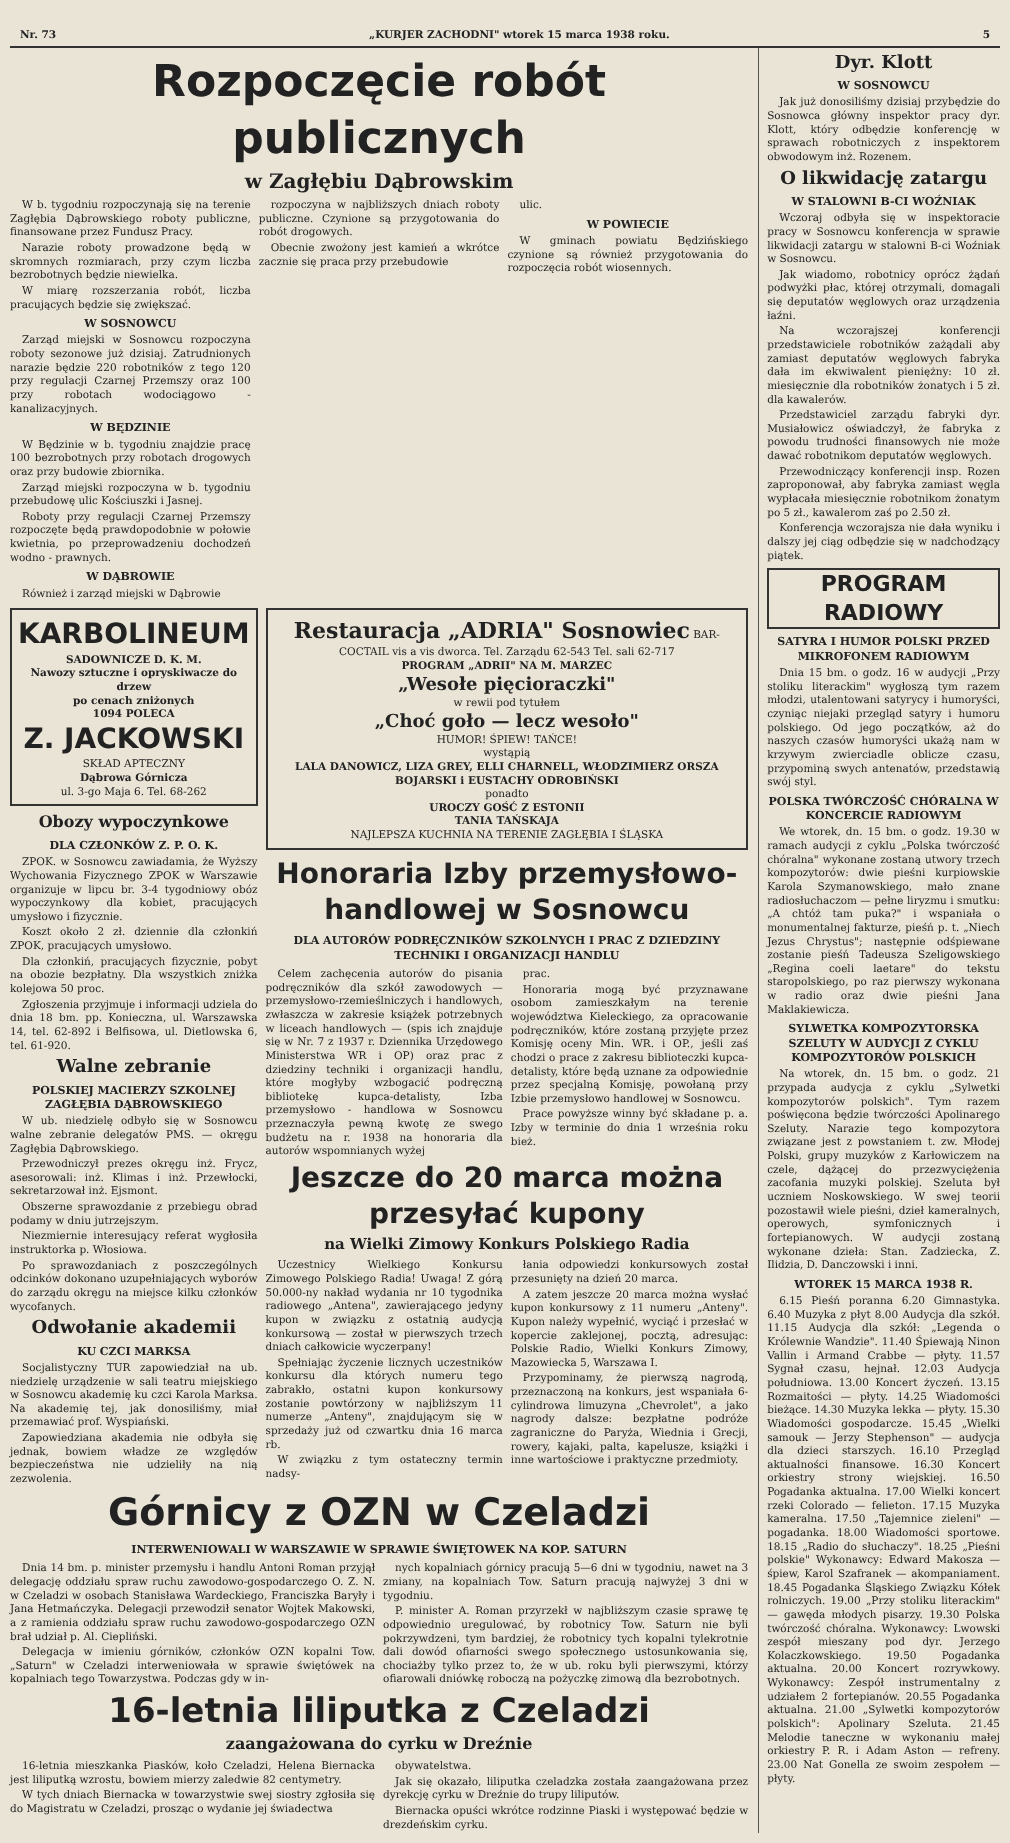Nr. 73 „KURJER ZACHODNI" wtorek 15 marca 1938 roku. 5
Rozpoczęcie robót publicznych
w Zagłębiu Dąbrowskim
W b. tygodniu rozpoczynają się na terenie Zagłębia Dąbrowskiego roboty publiczne, finansowane przez Fundusz Pracy.
Narazie roboty prowadzone będą w skromnych rozmiarach, przy czym liczba bezrobotnych będzie niewielka.
W miarę rozszerzania robót, liczba pracujących będzie się zwiększać.
W SOSNOWCU
Zarząd miejski w Sosnowcu rozpoczyna roboty sezonowe już dzisiaj. Zatrudnionych narazie będzie 220 robotników z tego 120 przy regulacji Czarnej Przemszy oraz 100 przy robotach wodociągowo - kanalizacyjnych.
W BĘDZINIE
W Będzinie w b. tygodniu znajdzie pracę 100 bezrobotnych przy robotach drogowych oraz przy budowie zbiornika.
Zarząd miejski rozpoczyna w b. tygodniu przebudowę ulic Kościuszki i Jasnej.
Roboty przy regulacji Czarnej Przemszy rozpoczęte będą prawdopodobnie w połowie kwietnia, po przeprowadzeniu dochodzeń wodno - prawnych.
W DĄBROWIE
Również i zarząd miejski w Dąbrowie
rozpoczyna w najbliższych dniach roboty publiczne. Czynione są przygotowania do robót drogowych.
Obecnie zwożony jest kamień a wkrótce zacznie się praca przy przebudowie
ulic.
W POWIECIE
W gminach powiatu Będzińskiego czynione są również przygotowania do rozpoczęcia robót wiosennych.
KARBOLINEUM
SADOWNICZE D. K. M.
Nawozy sztuczne i opryskiwacze do drzew
po cenach zniżonych
1094 POLECA
Z. JACKOWSKI
SKŁAD APTECZNY
Dąbrowa Górnicza
ul. 3-go Maja 6. Tel. 68-262
Obozy wypoczynkowe
DLA CZŁONKÓW Z. P. O. K.
ZPOK. w Sosnowcu zawiadamia, że Wyższy Wychowania Fizycznego ZPOK w Warszawie organizuje w lipcu br. 3-4 tygodniowy obóz wypoczynkowy dla kobiet, pracujących umysłowo i fizycznie.
Koszt około 2 zł. dziennie dla członkiń ZPOK, pracujących umysłowo.
Dla członkiń, pracujących fizycznie, pobyt na obozie bezpłatny. Dla wszystkich zniżka kolejowa 50 proc.
Zgłoszenia przyjmuje i informacji udziela do dnia 18 bm. pp. Konieczna, ul. Warszawska 14, tel. 62-892 i Belfisowa, ul. Dietlowska 6, tel. 61-920.
Walne zebranie
POLSKIEJ MACIERZY SZKOLNEJ ZAGŁĘBIA DĄBROWSKIEGO
W ub. niedzielę odbyło się w Sosnowcu walne zebranie delegatów PMS. — okręgu Zagłębia Dąbrowskiego.
Przewodniczył prezes okręgu inż. Frycz, asesorowali: inż. Klimas i inż. Przewłocki, sekretarzował inż. Ejsmont.
Obszerne sprawozdanie z przebiegu obrad podamy w dniu jutrzejszym.
Niezmiernie interesujący referat wygłosiła instruktorka p. Włosiowa.
Po sprawozdaniach z poszczególnych odcinków dokonano uzupełniających wyborów do zarządu okręgu na miejsce kilku członków wycofanych.
Odwołanie akademii
KU CZCI MARKSA
Socjalistyczny TUR zapowiedział na ub. niedzielę urządzenie w sali teatru miejskiego w Sosnowcu akademię ku czci Karola Marksa. Na akademię tej, jak donosiliśmy, miał przemawiać prof. Wyspiański.
Zapowiedziana akademia nie odbyła się jednak, bowiem władze ze względów bezpieczeństwa nie udzieliły na nią zezwolenia.
Restauracja „ADRIA" Sosnowiec BAR-COCTAIL vis a vis dworca. Tel. Zarządu 62-543 Tel. sali 62-717
PROGRAM „ADRII" NA M. MARZEC
„Wesołe pięcioraczki"
w rewii pod tytułem
„Choć goło — lecz wesoło"
HUMOR! ŚPIEW! TAŃCE!
wystąpią
LALA DANOWICZ, LIZA GREY, ELLI CHARNELL, WŁODZIMIERZ ORSZA BOJARSKI i EUSTACHY ODROBIŃSKI
ponadto
UROCZY GOŚĆ Z ESTONII
TANIA TAŃSKAJA
NAJLEPSZA KUCHNIA NA TERENIE ZAGŁĘBIA I ŚLĄSKA
Honoraria Izby przemysłowo-handlowej w Sosnowcu
DLA AUTORÓW PODRĘCZNIKÓW SZKOLNYCH I PRAC Z DZIEDZINY TECHNIKI I ORGANIZACJI HANDLU
Celem zachęcenia autorów do pisania podręczników dla szkół zawodowych — przemysłowo-rzemieślniczych i handlowych, zwłaszcza w zakresie książek potrzebnych w liceach handlowych — (spis ich znajduje się w Nr. 7 z 1937 r. Dziennika Urzędowego Ministerstwa WR i OP) oraz prac z dziedziny techniki i organizacji handlu, które mogłyby wzbogacić podręczną bibliotekę kupca-detalisty, Izba przemysłowo - handlowa w Sosnowcu przeznaczyła pewną kwotę ze swego budżetu na r. 1938 na honoraria dla autorów wspomnianych wyżej
prac.
Honoraria mogą być przyznawane osobom zamieszkałym na terenie województwa Kieleckiego, za opracowanie podręczników, które zostaną przyjęte przez Komisję oceny Min. WR. i OP., jeśli zaś chodzi o prace z zakresu biblioteczki kupca-detalisty, które będą uznane za odpowiednie przez specjalną Komisję, powołaną przy Izbie przemysłowo handlowej w Sosnowcu.
Prace powyższe winny być składane p. a. Izby w terminie do dnia 1 września roku bież.
Jeszcze do 20 marca można przesyłać kupony
na Wielki Zimowy Konkurs Polskiego Radia
Uczestnicy Wielkiego Konkursu Zimowego Polskiego Radia! Uwaga! Z górą 50.000-ny nakład wydania nr 10 tygodnika radiowego „Antena", zawierającego jedyny kupon w związku z ostatnią audycją konkursową — został w pierwszych trzech dniach całkowicie wyczerpany!
Spełniając życzenie licznych uczestników konkursu dla których numeru tego zabrakło, ostatni kupon konkursowy zostanie powtórzony w najbliższym 11 numerze „Anteny", znajdującym się w sprzedaży już od czwartku dnia 16 marca rb.
W związku z tym ostateczny termin nadsy-
łania odpowiedzi konkursowych został przesunięty na dzień 20 marca.
A zatem jeszcze 20 marca można wysłać kupon konkursowy z 11 numeru „Anteny". Kupon należy wypełnić, wyciąć i przesłać w kopercie zaklejonej, pocztą, adresując: Polskie Radio, Wielki Konkurs Zimowy, Mazowiecka 5, Warszawa I.
Przypominamy, że pierwszą nagrodą, przeznaczoną na konkurs, jest wspaniała 6-cylindrowa limuzyna „Chevrolet", a jako nagrody dalsze: bezpłatne podróże zagraniczne do Paryża, Wiednia i Grecji, rowery, kajaki, palta, kapelusze, książki i inne wartościowe i praktyczne przedmioty.
Górnicy z OZN w Czeladzi
INTERWENIOWALI W WARSZAWIE W SPRAWIE ŚWIĘTOWEK NA KOP. SATURN
Dnia 14 bm. p. minister przemysłu i handlu Antoni Roman przyjął delegację oddziału spraw ruchu zawodowo-gospodarczego O. Z. N. w Czeladzi w osobach Stanisława Wardeckiego, Franciszka Baryły i Jana Hetmańczyka. Delegacji przewodził senator Wojtek Makowski, a z ramienia oddziału spraw ruchu zawodowo-gospodarczego OZN brał udział p. Al. Ciepliński.
Delegacja w imieniu górników, członków OZN kopalni Tow. „Saturn" w Czeladzi interweniowała w sprawie świętówek na kopalniach tego Towarzystwa. Podczas gdy w in-
nych kopalniach górnicy pracują 5—6 dni w tygodniu, nawet na 3 zmiany, na kopalniach Tow. Saturn pracują najwyżej 3 dni w tygodniu.
P. minister A. Roman przyrzekł w najbliższym czasie sprawę tę odpowiednio uregulować, by robotnicy Tow. Saturn nie byli pokrzywdzeni, tym bardziej, że robotnicy tych kopalni tylekrotnie dali dowód ofiarności swego społecznego ustosunkowania się, chociażby tylko przez to, że w ub. roku byli pierwszymi, którzy ofiarowali dniówkę roboczą na pożyczkę zimową dla bezrobotnych.
16-letnia liliputka z Czeladzi
zaangażowana do cyrku w Dreźnie
16-letnia mieszkanka Piasków, koło Czeladzi, Helena Biernacka jest liliputką wzrostu, bowiem mierzy zaledwie 82 centymetry.
W tych dniach Biernacka w towarzystwie swej siostry zgłosiła się do Magistratu w Czeladzi, prosząc o wydanie jej świadectwa
obywatelstwa.
Jak się okazało, liliputka czeladzka została zaangażowana przez dyrekcję cyrku w Dreźnie do trupy liliputów.
Biernacka opuści wkrótce rodzinne Piaski i występować będzie w drezdeńskim cyrku.
Dyr. Klott
W SOSNOWCU
Jak już donosiliśmy dzisiaj przybędzie do Sosnowca główny inspektor pracy dyr. Klott, który odbędzie konferencję w sprawach robotniczych z inspektorem obwodowym inż. Rozenem.
O likwidację zatargu
W STALOWNI B-CI WOŹNIAK
Wczoraj odbyła się w inspektoracie pracy w Sosnowcu konferencja w sprawie likwidacji zatargu w stalowni B-ci Woźniak w Sosnowcu.
Jak wiadomo, robotnicy oprócz żądań podwyżki płac, której otrzymali, domagali się deputatów węglowych oraz urządzenia łaźni.
Na wczorajszej konferencji przedstawiciele robotników zażądali aby zamiast deputatów węglowych fabryka dała im ekwiwalent pieniężny: 10 zł. miesięcznie dla robotników żonatych i 5 zł. dla kawalerów.
Przedstawiciel zarządu fabryki dyr. Musiałowicz oświadczył, że fabryka z powodu trudności finansowych nie może dawać robotnikom deputatów węglowych.
Przewodniczący konferencji insp. Rozen zaproponował, aby fabryka zamiast węgla wypłacała miesięcznie robotnikom żonatym po 5 zł., kawalerom zaś po 2.50 zł.
Konferencja wczorajsza nie dała wyniku i dalszy jej ciąg odbędzie się w nadchodzący piątek.
PROGRAM RADIOWY
SATYRA I HUMOR POLSKI PRZED MIKROFONEM RADIOWYM
Dnia 15 bm. o godz. 16 w audycji „Przy stoliku literackim" wygłoszą tym razem młodzi, utalentowani satyrycy i humoryści, czyniąc niejaki przegląd satyry i humoru polskiego. Od jego początków, aż do naszych czasów humoryści ukażą nam w krzywym zwierciadle oblicze czasu, przypominą swych antenatów, przedstawią swój styl.
POLSKA TWÓRCZOŚĆ CHÓRALNA W KONCERCIE RADIOWYM
We wtorek, dn. 15 bm. o godz. 19.30 w ramach audycji z cyklu „Polska twórczość chóralna" wykonane zostaną utwory trzech kompozytorów: dwie pieśni kurpiowskie Karola Szymanowskiego, mało znane radiosłuchaczom — pełne liryzmu i smutku: „A chtóż tam puka?" i wspaniała o monumentalnej fakturze, pieśń p. t. „Niech Jezus Chrystus"; następnie odśpiewane zostanie pieśń Tadeusza Szeligowskiego „Regina coeli laetare" do tekstu staropolskiego, po raz pierwszy wykonana w radio oraz dwie pieśni Jana Maklakiewicza.
SYLWETKA KOMPOZYTORSKA SZELUTY W AUDYCJI Z CYKLU KOMPOZYTORÓW POLSKICH
Na wtorek, dn. 15 bm. o godz. 21 przypada audycja z cyklu „Sylwetki kompozytorów polskich". Tym razem poświęcona będzie twórczości Apolinarego Szeluty. Narazie tego kompozytora związane jest z powstaniem t. zw. Młodej Polski, grupy muzyków z Karłowiczem na czele, dążącej do przezwyciężenia zacofania muzyki polskiej. Szeluta był uczniem Noskowskiego. W swej teorii pozostawił wiele pieśni, dzieł kameralnych, operowych, symfonicznych i fortepianowych. W audycji zostaną wykonane dzieła: Stan. Zadziecka, Z. Ilidzia, D. Danczowski i inni.
WTOREK 15 MARCA 1938 R.
6.15 Pieśń poranna 6.20 Gimnastyka. 6.40 Muzyka z płyt 8.00 Audycja dla szkół. 11.15 Audycja dla szkół: „Legenda o Królewnie Wandzie". 11.40 Śpiewają Ninon Vallin i Armand Crabbe — płyty. 11.57 Sygnał czasu, hejnał. 12.03 Audycja południowa. 13.00 Koncert życzeń. 13.15 Rozmaitości — płyty. 14.25 Wiadomości bieżące. 14.30 Muzyka lekka — płyty. 15.30 Wiadomości gospodarcze. 15.45 „Wielki samouk — Jerzy Stephenson" — audycja dla dzieci starszych. 16.10 Przegląd aktualności finansowe. 16.30 Koncert orkiestry strony wiejskiej. 16.50 Pogadanka aktualna. 17.00 Wielki koncert rzeki Colorado — felieton. 17.15 Muzyka kameralna. 17.50 „Tajemnice zieleni" — pogadanka. 18.00 Wiadomości sportowe. 18.15 „Radio do słuchaczy". 18.25 „Pieśni polskie" Wykonawcy: Edward Makosza — śpiew, Karol Szafranek — akompaniament. 18.45 Pogadanka Śląskiego Związku Kółek rolniczych. 19.00 „Przy stoliku literackim" — gawęda młodych pisarzy. 19.30 Polska twórczość chóralna. Wykonawcy: Lwowski zespół mieszany pod dyr. Jerzego Kolaczkowskiego. 19.50 Pogadanka aktualna. 20.00 Koncert rozrywkowy. Wykonawcy: Zespół instrumentalny z udziałem 2 fortepianów. 20.55 Pogadanka aktualna. 21.00 „Sylwetki kompozytorów polskich": Apolinary Szeluta. 21.45 Melodie taneczne w wykonaniu małej orkiestry P. R. i Adam Aston — refreny. 23.00 Nat Gonella ze swoim zespołem — płyty.